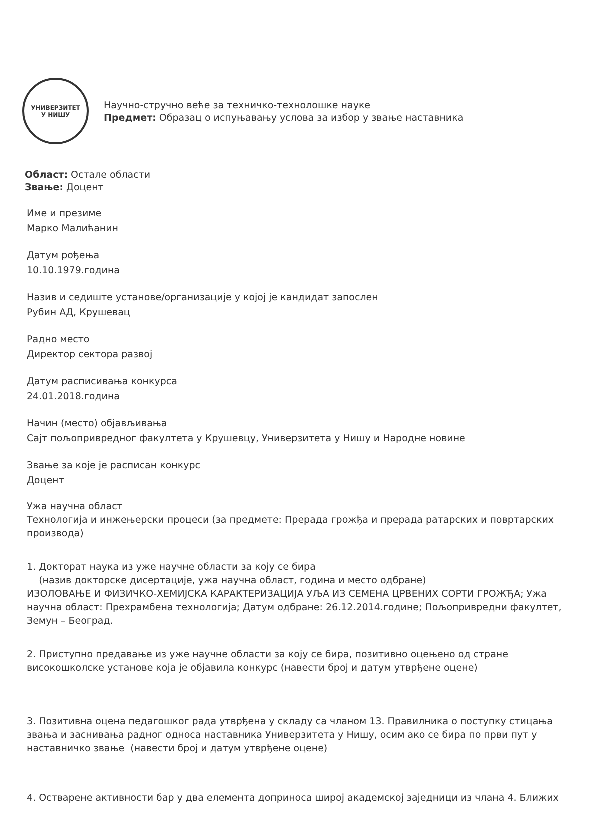УНИВЕРЗИТЕТ
У НИШУ
Научно-стручно веће за техничко-технолошке науке
Предмет: Образац о испуњавању услова за избор у звање наставника
Област: Остале области
Звање: Доцент
Име и презиме
Марко Малићанин
Датум рођења
10.10.1979.година
Назив и седиште установе/организације у којој је кандидат запослен
Рубин АД, Крушевац
Радно место
Директор сектора развој
Датум расписивања конкурса
24.01.2018.година
Начин (место) објављивања
Сајт пољопривредног факултета у Крушевцу, Универзитета у Нишу и Народне новине
Звање за које је расписан конкурс
Доцент
Ужа научна област
Технологија и инжењерски процеси (за предмете: Прерада грожђа и прерада ратарских и повртарских производа)
1. Докторат наука из уже научне области за коју се бира
(назив докторске дисертације, ужа научна област, година и место одбране)
ИЗОЛОВАЊЕ И ФИЗИЧКО-ХЕМИЈСКА КАРАКТЕРИЗАЦИЈА УЉА ИЗ СЕМЕНА ЦРВЕНИХ СОРТИ ГРОЖЂА; Ужа научна област: Прехрамбена технологија; Датум одбране: 26.12.2014.године; Пољопривредни факултет, Земун – Београд.
2. Приступно предавање из уже научне области за коју се бира, позитивно оцењено од стране високошколске установе која је објавила конкурс (навести број и датум утврђене оцене)
3. Позитивна оцена педагошког рада утврђена у складу са чланом 13. Правилника о поступку стицања звања и заснивања радног односа наставника Универзитета у Нишу, осим ако се бира по први пут у наставничко звање (навести број и датум утврђене оцене)
4. Остварене активности бар у два елемента доприноса широј академској заједници из члана 4. Ближих